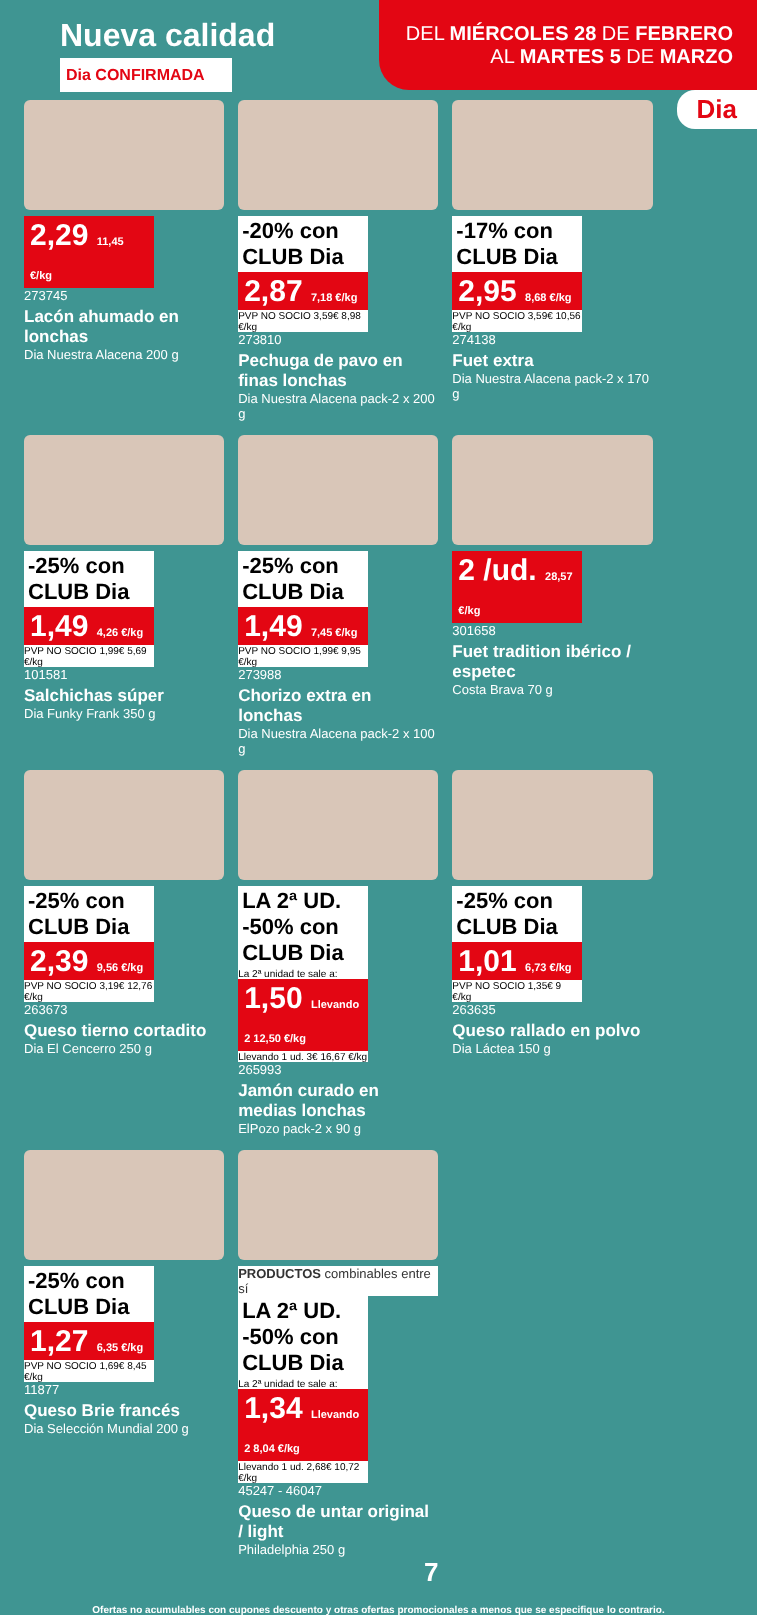Nueva calidad
Dia CONFIRMADA
DEL MIÉRCOLES 28 DE FEBRERO
AL MARTES 5 DE MARZO
Dia
2,29 11,45 €/kg
273745
Lacón ahumado en lonchas
Dia Nuestra Alacena 200 g
-20% con CLUB Dia
2,87 7,18 €/kg
PVP NO SOCIO 3,59€ 8,98 €/kg
273810
Pechuga de pavo en finas lonchas
Dia Nuestra Alacena pack-2 x 200 g
-17% con CLUB Dia
2,95 8,68 €/kg
PVP NO SOCIO 3,59€ 10,56 €/kg
274138
Fuet extra
Dia Nuestra Alacena pack-2 x 170 g
-25% con CLUB Dia
1,49 4,26 €/kg
PVP NO SOCIO 1,99€ 5,69 €/kg
101581
Salchichas súper
Dia Funky Frank 350 g
-25% con CLUB Dia
1,49 7,45 €/kg
PVP NO SOCIO 1,99€ 9,95 €/kg
273988
Chorizo extra en lonchas
Dia Nuestra Alacena pack-2 x 100 g
2 /ud. 28,57 €/kg
301658
Fuet tradition ibérico / espetec
Costa Brava 70 g
-25% con CLUB Dia
2,39 9,56 €/kg
PVP NO SOCIO 3,19€ 12,76 €/kg
263673
Queso tierno cortadito
Dia El Cencerro 250 g
LA 2ª UD. -50% con CLUB Dia
La 2ª unidad te sale a:
1,50 Llevando 2 12,50 €/kg
Llevando 1 ud. 3€ 16,67 €/kg
265993
Jamón curado en medias lonchas
ElPozo pack-2 x 90 g
-25% con CLUB Dia
1,01 6,73 €/kg
PVP NO SOCIO 1,35€ 9 €/kg
263635
Queso rallado en polvo
Dia Láctea 150 g
-25% con CLUB Dia
1,27 6,35 €/kg
PVP NO SOCIO 1,69€ 8,45 €/kg
11877
Queso Brie francés
Dia Selección Mundial 200 g
PRODUCTOS combinables entre sí
LA 2ª UD. -50% con CLUB Dia
La 2ª unidad te sale a:
1,34 Llevando 2 8,04 €/kg
Llevando 1 ud. 2,68€ 10,72 €/kg
45247 - 46047
Queso de untar original / light
Philadelphia 250 g
7
Ofertas no acumulables con cupones descuento y otras ofertas promocionales a menos que se especifique lo contrario.